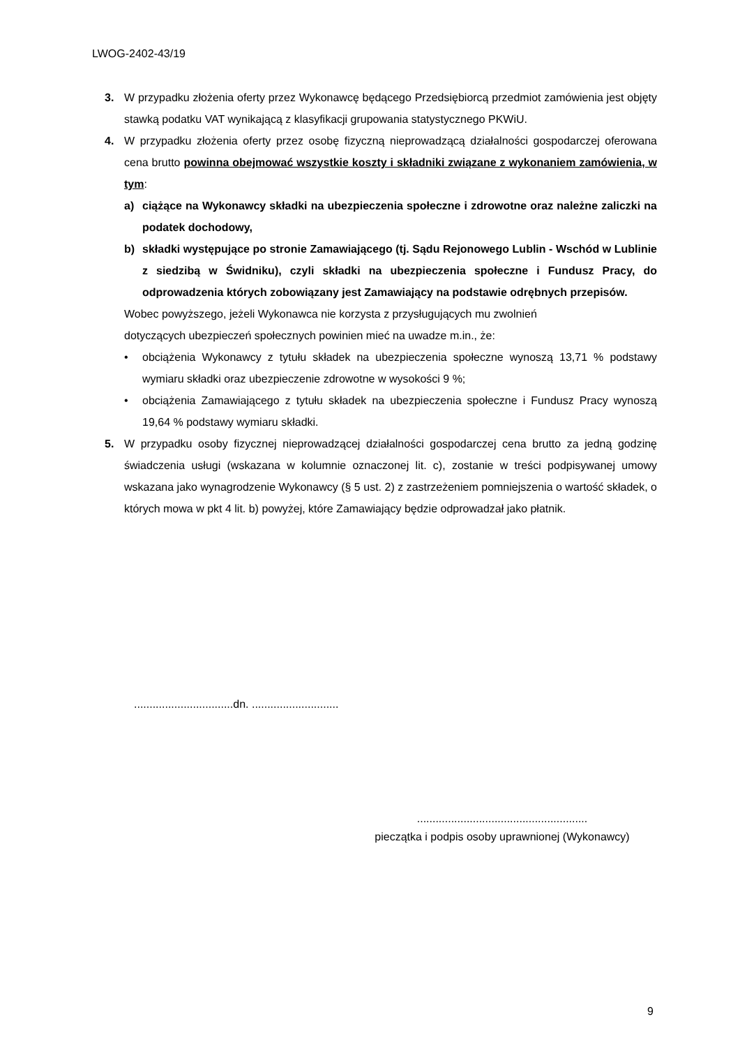LWOG-2402-43/19
3. W przypadku złożenia oferty przez Wykonawcę będącego Przedsiębiorcą przedmiot zamówienia jest objęty stawką podatku VAT wynikającą z klasyfikacji grupowania statystycznego PKWiU.
4. W przypadku złożenia oferty przez osobę fizyczną nieprowadzącą działalności gospodarczej oferowana cena brutto powinna obejmować wszystkie koszty i składniki związane z wykonaniem zamówienia, w tym:
a) ciążące na Wykonawcy składki na ubezpieczenia społeczne i zdrowotne oraz należne zaliczki na podatek dochodowy,
b) składki występujące po stronie Zamawiającego (tj. Sądu Rejonowego Lublin - Wschód w Lublinie z siedzibą w Świdniku), czyli składki na ubezpieczenia społeczne i Fundusz Pracy, do odprowadzenia których zobowiązany jest Zamawiający na podstawie odrębnych przepisów.
Wobec powyższego, jeżeli Wykonawca nie korzysta z przysługujących mu zwolnień
dotyczących ubezpieczeń społecznych powinien mieć na uwadze m.in., że:
• obciążenia Wykonawcy z tytułu składek na ubezpieczenia społeczne wynoszą 13,71 % podstawy wymiaru składki oraz ubezpieczenie zdrowotne w wysokości 9 %;
• obciążenia Zamawiającego z tytułu składek na ubezpieczenia społeczne i Fundusz Pracy wynoszą 19,64 % podstawy wymiaru składki.
5. W przypadku osoby fizycznej nieprowadzącej działalności gospodarczej cena brutto za jedną godzinę świadczenia usługi (wskazana w kolumnie oznaczonej lit. c), zostanie w treści podpisywanej umowy wskazana jako wynagrodzenie Wykonawcy (§ 5 ust. 2) z zastrzeżeniem pomniejszenia o wartość składek, o których mowa w pkt 4 lit. b) powyżej, które Zamawiający będzie odprowadzał jako płatnik.
................................dn. ............................
.......................................................
pieczątka i podpis osoby uprawnionej (Wykonawcy)
9